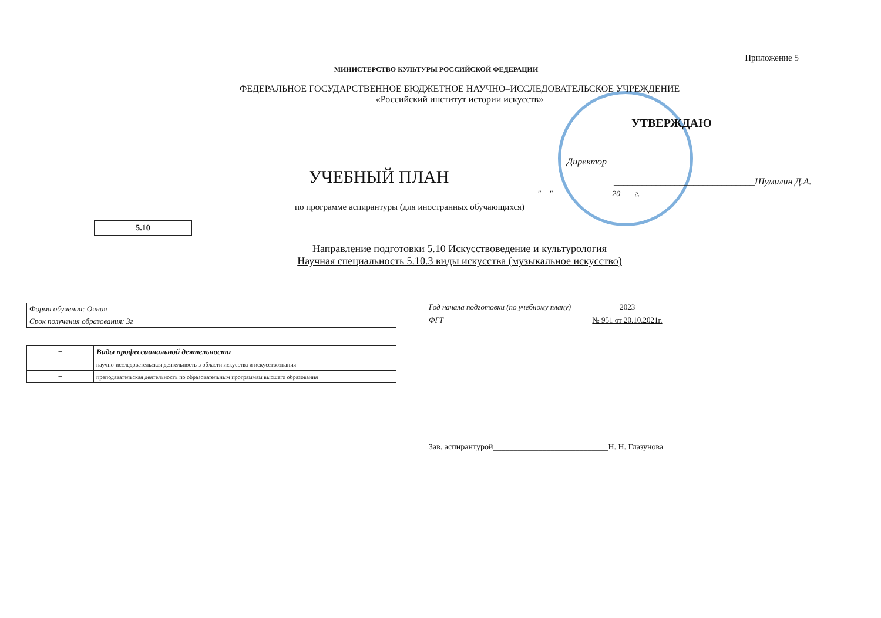Приложение 5
МИНИСТЕРСТВО КУЛЬТУРЫ РОССИЙСКОЙ ФЕДЕРАЦИИ
ФЕДЕРАЛЬНОЕ ГОСУДАРСТВЕННОЕ БЮДЖЕТНОЕ НАУЧНО–ИССЛЕДОВАТЕЛЬСКОЕ УЧРЕЖДЕНИЕ
«Российский институт истории искусств»
УТВЕРЖДАЮ
Директор
УЧЕБНЫЙ ПЛАН
______________________________Шумилин Д.А.
"__" ______________20___ г.
по программе аспирантуры (для иностранных обучающихся)
5.10
Направление подготовки 5.10 Искусствоведение и культурология
Научная специальность 5.10.3 виды искусства (музыкальное искусство)
| Форма обучения: Очная |
| Срок получения образования: 3г |
| + | Виды профессиональной деятельности |
| + | научно-исследовательская деятельность в области искусства и искусствознания |
| + | преподавательская деятельность по образовательным программам высшего образования |
Год начала подготовки (по учебному плану) 2023
ФГТ № 951 от 20.10.2021г.
Зав. аспирантурой____________________________Н. Н. Глазунова